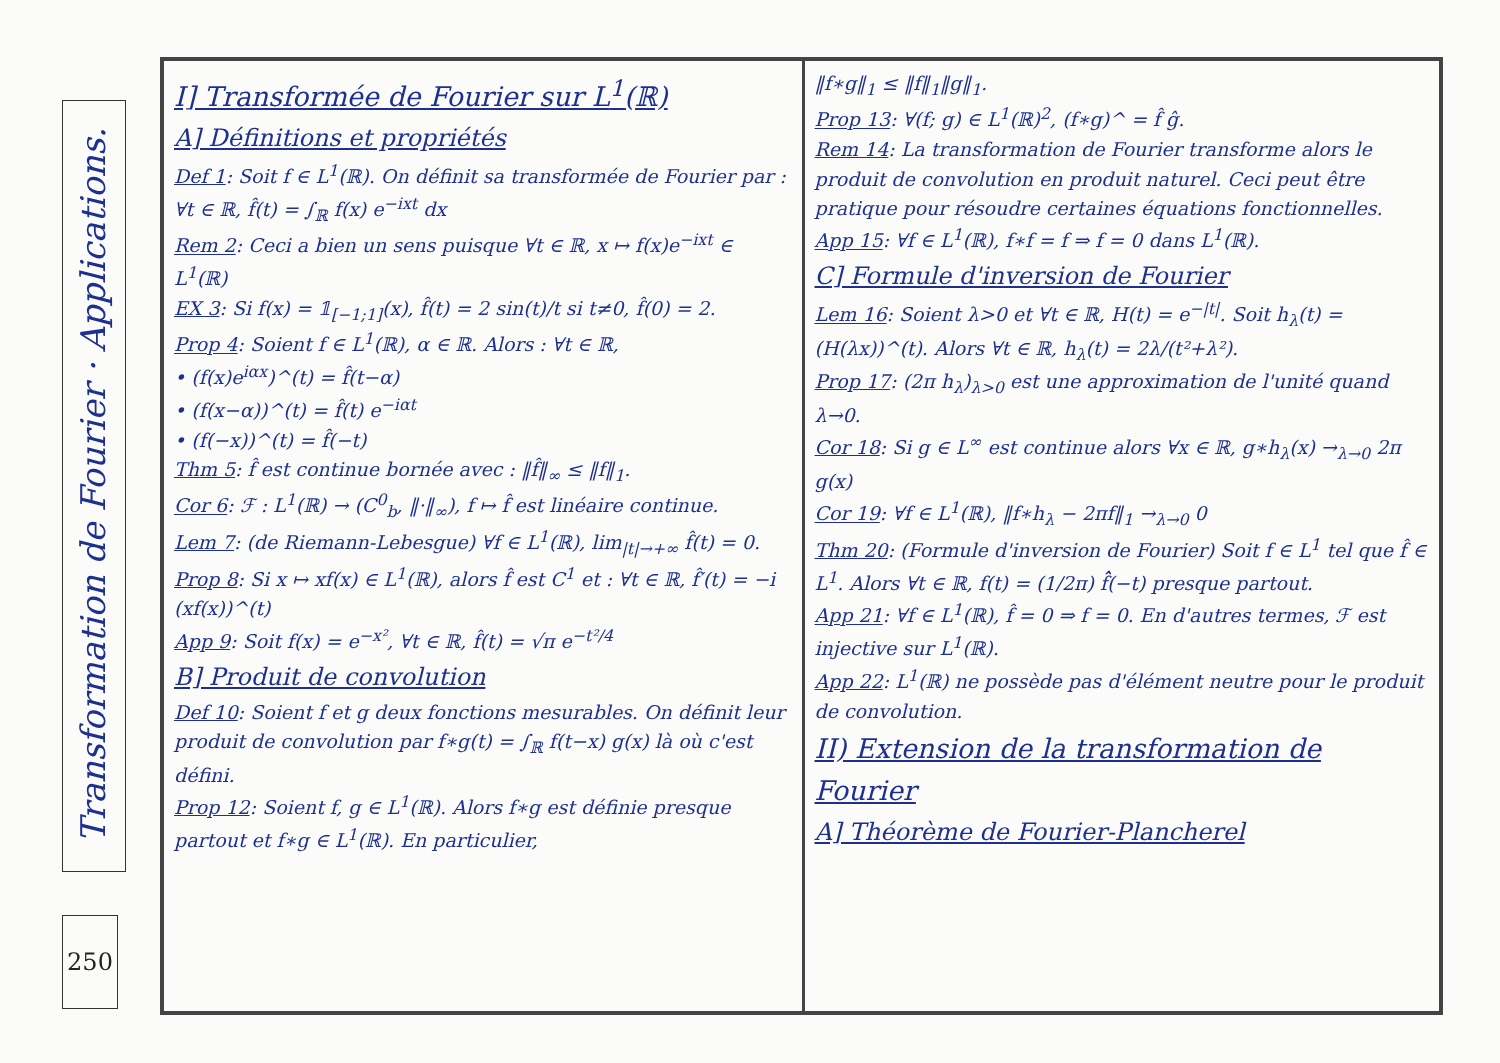Transformation de Fourier · Applications.
250
I] Transformée de Fourier sur L<sup>1</sup>(ℝ)
A] Définitions et propriétés
Def 1: Soit f ∈ L<sup>1</sup>(ℝ). On définit sa transformée de Fourier par : ∀t ∈ ℝ, f̂(t) = ∫<sub>ℝ</sub> f(x) e<sup>−ixt</sup> dx
Rem 2: Ceci a bien un sens puisque ∀t ∈ ℝ, x ↦ f(x)e<sup>−ixt</sup> ∈ L<sup>1</sup>(ℝ)
EX 3: Si f(x) = 𝟙<sub>[−1;1]</sub>(x), f̂(t) = 2 sin(t)/t si t≠0, f̂(0) = 2.
Prop 4: Soient f ∈ L<sup>1</sup>(ℝ), α ∈ ℝ. Alors : ∀t ∈ ℝ,
• (f(x)e<sup>iαx</sup>)^(t) = f̂(t−α)
• (f(x−α))^(t) = f̂(t) e<sup>−iαt</sup>
• (f(−x))^(t) = f̂(−t)
Thm 5: f̂ est continue bornée avec : ‖f̂‖<sub>∞</sub> ≤ ‖f‖<sub>1</sub>.
Cor 6: ℱ : L<sup>1</sup>(ℝ) → (C<sup>0</sup><sub>b</sub>, ‖·‖<sub>∞</sub>), f ↦ f̂ est linéaire continue.
Lem 7: (de Riemann-Lebesgue) ∀f ∈ L<sup>1</sup>(ℝ), lim<sub>|t|→+∞</sub> f̂(t) = 0.
Prop 8: Si x ↦ xf(x) ∈ L<sup>1</sup>(ℝ), alors f̂ est C<sup>1</sup> et : ∀t ∈ ℝ, f̂′(t) = −i (xf(x))^(t)
App 9: Soit f(x) = e<sup>−x²</sup>, ∀t ∈ ℝ, f̂(t) = √π e<sup>−t²/4</sup>
B] Produit de convolution
Def 10: Soient f et g deux fonctions mesurables. On définit leur produit de convolution par f∗g(t) = ∫<sub>ℝ</sub> f(t−x) g(x) là où c'est défini.
Prop 12: Soient f, g ∈ L<sup>1</sup>(ℝ). Alors f∗g est définie presque partout et f∗g ∈ L<sup>1</sup>(ℝ). En particulier,
‖f∗g‖<sub>1</sub> ≤ ‖f‖<sub>1</sub>‖g‖<sub>1</sub>.
Prop 13: ∀(f; g) ∈ L<sup>1</sup>(ℝ)<sup>2</sup>, (f∗g)^ = f̂ ĝ.
Rem 14: La transformation de Fourier transforme alors le produit de convolution en produit naturel. Ceci peut être pratique pour résoudre certaines équations fonctionnelles.
App 15: ∀f ∈ L<sup>1</sup>(ℝ), f∗f = f ⇒ f = 0 dans L<sup>1</sup>(ℝ).
C] Formule d'inversion de Fourier
Lem 16: Soient λ>0 et ∀t ∈ ℝ, H(t) = e<sup>−|t|</sup>. Soit h<sub>λ</sub>(t) = (H(λx))^(t). Alors ∀t ∈ ℝ, h<sub>λ</sub>(t) = 2λ/(t²+λ²).
Prop 17: (2π h<sub>λ</sub>)<sub>λ>0</sub> est une approximation de l'unité quand λ→0.
Cor 18: Si g ∈ L<sup>∞</sup> est continue alors ∀x ∈ ℝ, g∗h<sub>λ</sub>(x) →<sub>λ→0</sub> 2π g(x)
Cor 19: ∀f ∈ L<sup>1</sup>(ℝ), ‖f∗h<sub>λ</sub> − 2πf‖<sub>1</sub> →<sub>λ→0</sub> 0
Thm 20: (Formule d'inversion de Fourier) Soit f ∈ L<sup>1</sup> tel que f̂ ∈ L<sup>1</sup>. Alors ∀t ∈ ℝ, f(t) = (1/2π) f̂̂(−t) presque partout.
App 21: ∀f ∈ L<sup>1</sup>(ℝ), f̂ = 0 ⇒ f = 0. En d'autres termes, ℱ est injective sur L<sup>1</sup>(ℝ).
App 22: L<sup>1</sup>(ℝ) ne possède pas d'élément neutre pour le produit de convolution.
II) Extension de la transformation de Fourier
A] Théorème de Fourier-Plancherel